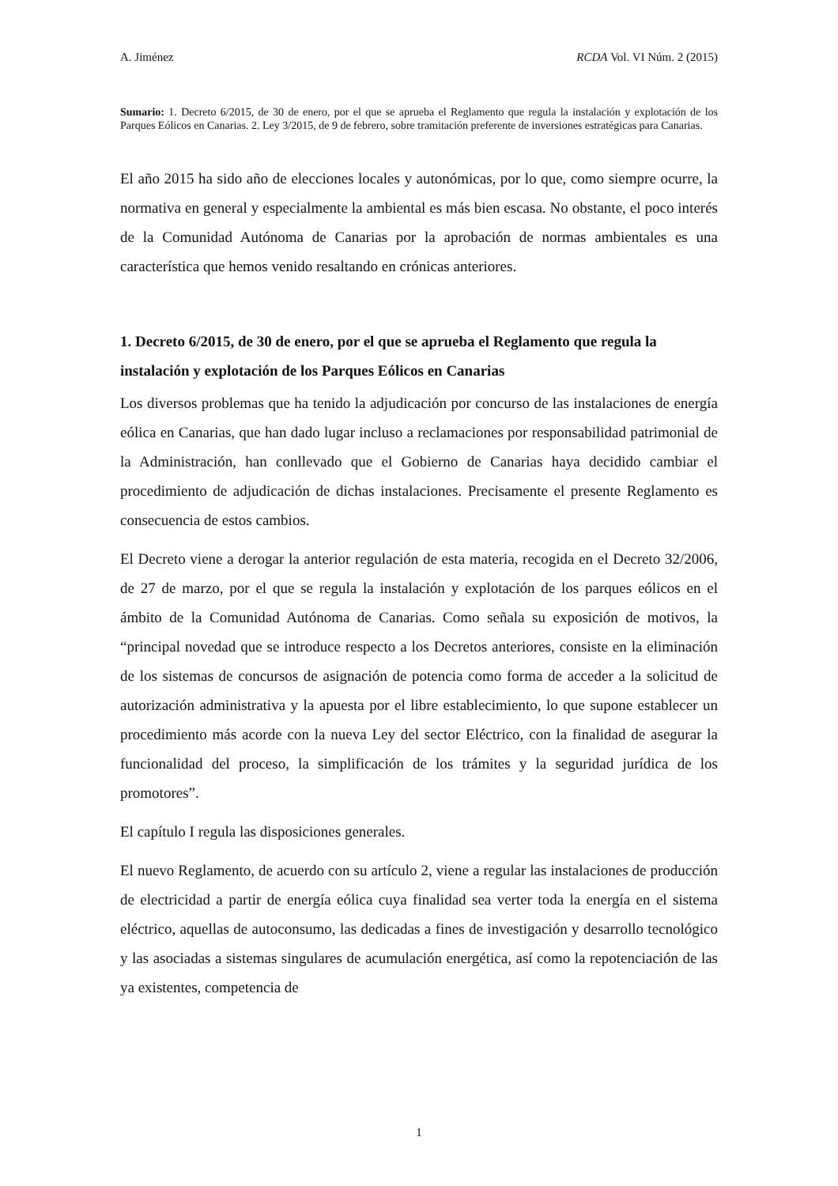A. Jiménez RCDA Vol. VI Núm. 2 (2015)
Sumario: 1. Decreto 6/2015, de 30 de enero, por el que se aprueba el Reglamento que regula la instalación y explotación de los Parques Eólicos en Canarias. 2. Ley 3/2015, de 9 de febrero, sobre tramitación preferente de inversiones estratégicas para Canarias.
El año 2015 ha sido año de elecciones locales y autonómicas, por lo que, como siempre ocurre, la normativa en general y especialmente la ambiental es más bien escasa. No obstante, el poco interés de la Comunidad Autónoma de Canarias por la aprobación de normas ambientales es una característica que hemos venido resaltando en crónicas anteriores.
1. Decreto 6/2015, de 30 de enero, por el que se aprueba el Reglamento que regula la instalación y explotación de los Parques Eólicos en Canarias
Los diversos problemas que ha tenido la adjudicación por concurso de las instalaciones de energía eólica en Canarias, que han dado lugar incluso a reclamaciones por responsabilidad patrimonial de la Administración, han conllevado que el Gobierno de Canarias haya decidido cambiar el procedimiento de adjudicación de dichas instalaciones. Precisamente el presente Reglamento es consecuencia de estos cambios.
El Decreto viene a derogar la anterior regulación de esta materia, recogida en el Decreto 32/2006, de 27 de marzo, por el que se regula la instalación y explotación de los parques eólicos en el ámbito de la Comunidad Autónoma de Canarias. Como señala su exposición de motivos, la “principal novedad que se introduce respecto a los Decretos anteriores, consiste en la eliminación de los sistemas de concursos de asignación de potencia como forma de acceder a la solicitud de autorización administrativa y la apuesta por el libre establecimiento, lo que supone establecer un procedimiento más acorde con la nueva Ley del sector Eléctrico, con la finalidad de asegurar la funcionalidad del proceso, la simplificación de los trámites y la seguridad jurídica de los promotores”.
El capítulo I regula las disposiciones generales.
El nuevo Reglamento, de acuerdo con su artículo 2, viene a regular las instalaciones de producción de electricidad a partir de energía eólica cuya finalidad sea verter toda la energía en el sistema eléctrico, aquellas de autoconsumo, las dedicadas a fines de investigación y desarrollo tecnológico y las asociadas a sistemas singulares de acumulación energética, así como la repotenciación de las ya existentes, competencia de
1